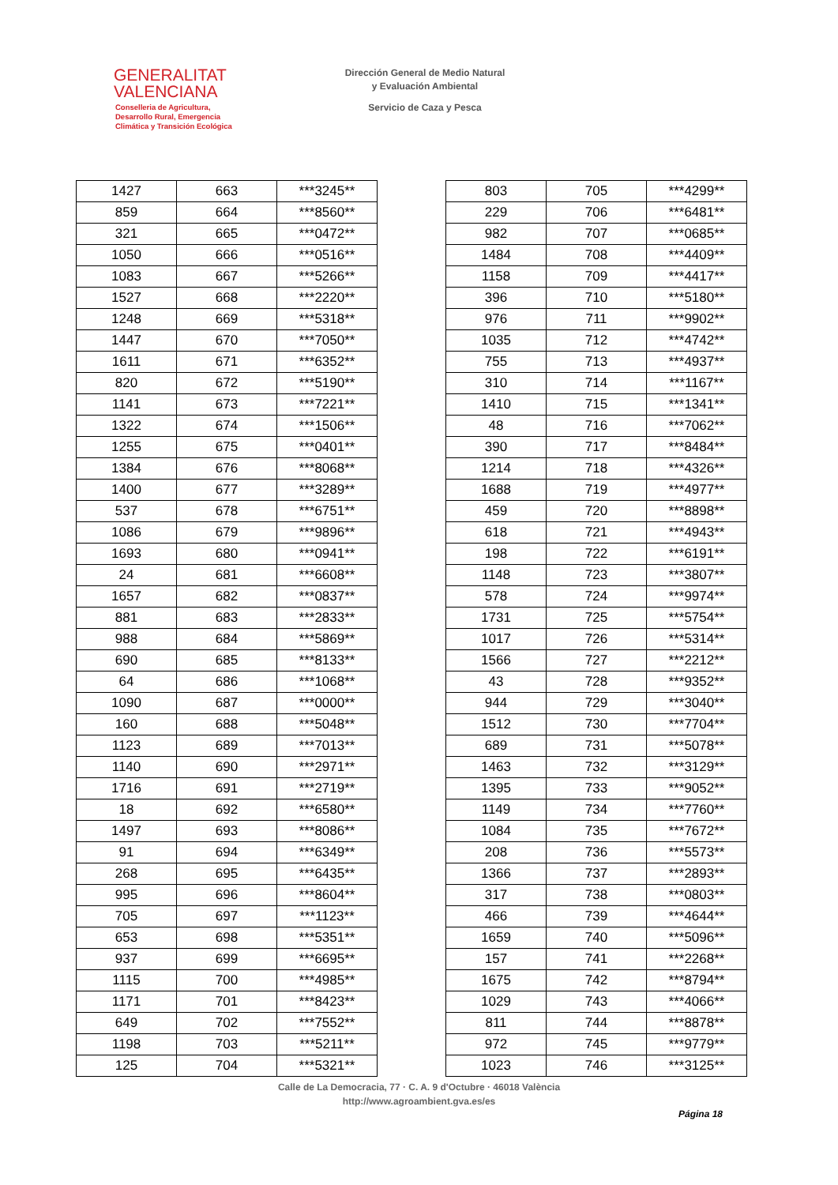GENERALITAT
VALENCIANA
Conselleria de Agricultura,
Desarrollo Rural, Emergencia
Climática y Transición Ecológica
Dirección General de Medio Natural
y Evaluación Ambiental
Servicio de Caza y Pesca
| 1427 | 663 | ***3245** |
| 859 | 664 | ***8560** |
| 321 | 665 | ***0472** |
| 1050 | 666 | ***0516** |
| 1083 | 667 | ***5266** |
| 1527 | 668 | ***2220** |
| 1248 | 669 | ***5318** |
| 1447 | 670 | ***7050** |
| 1611 | 671 | ***6352** |
| 820 | 672 | ***5190** |
| 1141 | 673 | ***7221** |
| 1322 | 674 | ***1506** |
| 1255 | 675 | ***0401** |
| 1384 | 676 | ***8068** |
| 1400 | 677 | ***3289** |
| 537 | 678 | ***6751** |
| 1086 | 679 | ***9896** |
| 1693 | 680 | ***0941** |
| 24 | 681 | ***6608** |
| 1657 | 682 | ***0837** |
| 881 | 683 | ***2833** |
| 988 | 684 | ***5869** |
| 690 | 685 | ***8133** |
| 64 | 686 | ***1068** |
| 1090 | 687 | ***0000** |
| 160 | 688 | ***5048** |
| 1123 | 689 | ***7013** |
| 1140 | 690 | ***2971** |
| 1716 | 691 | ***2719** |
| 18 | 692 | ***6580** |
| 1497 | 693 | ***8086** |
| 91 | 694 | ***6349** |
| 268 | 695 | ***6435** |
| 995 | 696 | ***8604** |
| 705 | 697 | ***1123** |
| 653 | 698 | ***5351** |
| 937 | 699 | ***6695** |
| 1115 | 700 | ***4985** |
| 1171 | 701 | ***8423** |
| 649 | 702 | ***7552** |
| 1198 | 703 | ***5211** |
| 125 | 704 | ***5321** |
| 803 | 705 | ***4299** |
| 229 | 706 | ***6481** |
| 982 | 707 | ***0685** |
| 1484 | 708 | ***4409** |
| 1158 | 709 | ***4417** |
| 396 | 710 | ***5180** |
| 976 | 711 | ***9902** |
| 1035 | 712 | ***4742** |
| 755 | 713 | ***4937** |
| 310 | 714 | ***1167** |
| 1410 | 715 | ***1341** |
| 48 | 716 | ***7062** |
| 390 | 717 | ***8484** |
| 1214 | 718 | ***4326** |
| 1688 | 719 | ***4977** |
| 459 | 720 | ***8898** |
| 618 | 721 | ***4943** |
| 198 | 722 | ***6191** |
| 1148 | 723 | ***3807** |
| 578 | 724 | ***9974** |
| 1731 | 725 | ***5754** |
| 1017 | 726 | ***5314** |
| 1566 | 727 | ***2212** |
| 43 | 728 | ***9352** |
| 944 | 729 | ***3040** |
| 1512 | 730 | ***7704** |
| 689 | 731 | ***5078** |
| 1463 | 732 | ***3129** |
| 1395 | 733 | ***9052** |
| 1149 | 734 | ***7760** |
| 1084 | 735 | ***7672** |
| 208 | 736 | ***5573** |
| 1366 | 737 | ***2893** |
| 317 | 738 | ***0803** |
| 466 | 739 | ***4644** |
| 1659 | 740 | ***5096** |
| 157 | 741 | ***2268** |
| 1675 | 742 | ***8794** |
| 1029 | 743 | ***4066** |
| 811 | 744 | ***8878** |
| 972 | 745 | ***9779** |
| 1023 | 746 | ***3125** |
Calle de La Democracia, 77 · C. A. 9 d'Octubre · 46018 València
http://www.agroambient.gva.es/es
Página 18